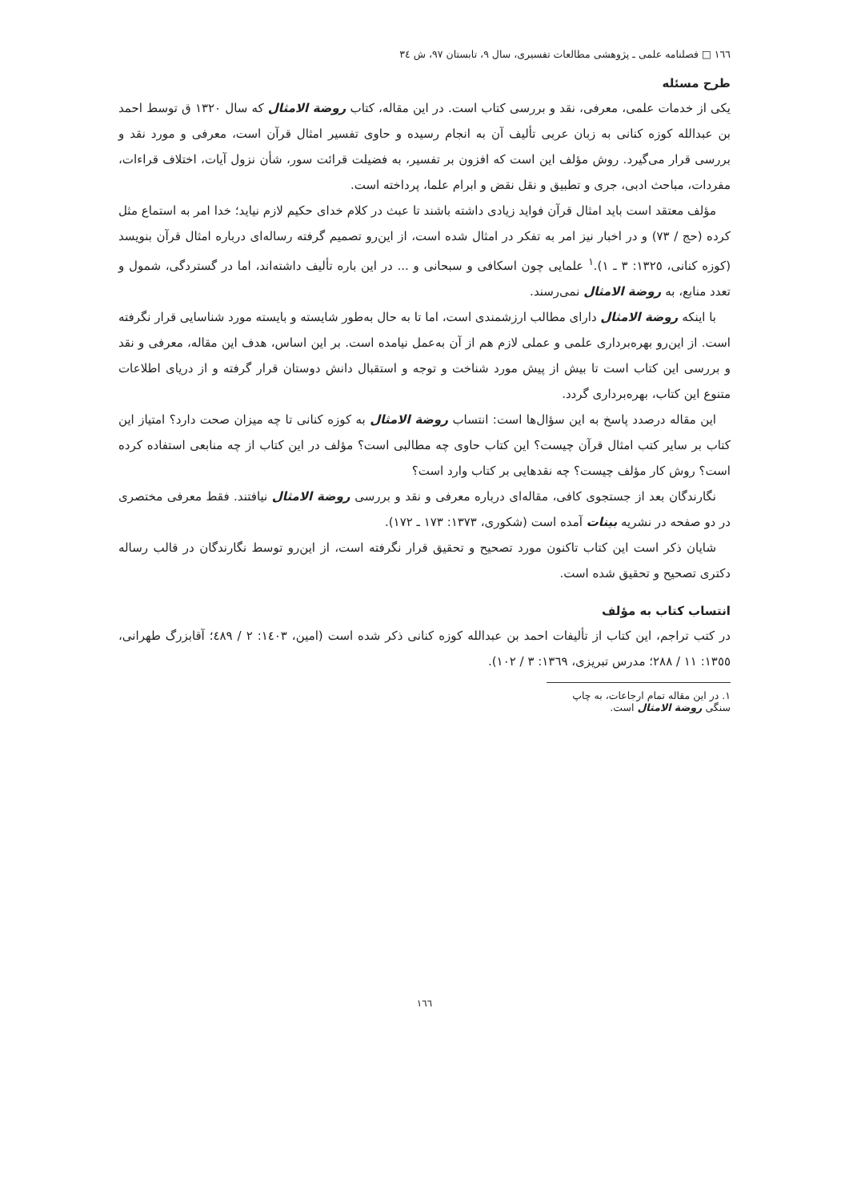١٦٦ □ فصلنامه علمی ـ پژوهشی مطالعات تفسیری، سال ٩، تابستان ٩٧، ش ٣٤
طرح مسئله
یکی از خدمات علمی، معرفی، نقد و بررسی کتاب است. در این مقاله، کتاب روضة الامثال که سال ١٣٢٠ ق توسط احمد بن عبدالله کوزه کنانی به زبان عربی تألیف آن به انجام رسیده و حاوی تفسیر امثال قرآن است، معرفی و مورد نقد و بررسی قرار می‌گیرد. روش مؤلف این است که افزون بر تفسیر، به فضیلت قرائت سور، شأن نزول آیات، اختلاف قراءات، مفردات، مباحث ادبی، جری و تطبیق و نقل نقض و ابرام علما، پرداخته است.
مؤلف معتقد است باید امثال قرآن فواید زیادی داشته باشند تا عبث در کلام خدای حکیم لازم نیاید؛ خدا امر به استماع مثل کرده (حج / ٧٣) و در اخبار نیز امر به تفکر در امثال شده است، از این‌رو تصمیم گرفته رساله‌ای درباره امثال قرآن بنویسد (کوزه کنانی، ١٣٢٥: ٣ ـ ١).<sup>١</sup> علمایی چون اسکافی و سبحانی و ... در این باره تألیف داشته‌اند، اما در گستردگی، شمول و تعدد منابع، به روضة الامثال نمی‌رسند.
با اینکه روضة الامثال دارای مطالب ارزشمندی است، اما تا به حال به‌طور شایسته و بایسته مورد شناسایی قرار نگرفته است. از این‌رو بهره‌برداری علمی و عملی لازم هم از آن به‌عمل نیامده است. بر این اساس، هدف این مقاله، معرفی و نقد و بررسی این کتاب است تا بیش از پیش مورد شناخت و توجه و استقبال دانش دوستان قرار گرفته و از دریای اطلاعات متنوع این کتاب، بهره‌برداری گردد.
این مقاله درصدد پاسخ به این سؤال‌ها است: انتساب روضة الامثال به کوزه کنانی تا چه میزان صحت دارد؟ امتیاز این کتاب بر سایر کتب امثال قرآن چیست؟ این کتاب حاوی چه مطالبی است؟ مؤلف در این کتاب از چه منابعی استفاده کرده است؟ روش کار مؤلف چیست؟ چه نقدهایی بر کتاب وارد است؟
نگارندگان بعد از جستجوی کافی، مقاله‌ای درباره معرفی و نقد و بررسی روضة الامثال نیافتند. فقط معرفی مختصری در دو صفحه در نشریه بینات آمده است (شکوری، ١٣٧٣: ١٧٣ ـ ١٧٢).
شایان ذکر است این کتاب تاکنون مورد تصحیح و تحقیق قرار نگرفته است، از این‌رو توسط نگارندگان در قالب رساله دکتری تصحیح و تحقیق شده است.
انتساب کتاب به مؤلف
در کتب تراجم، این کتاب از تألیفات احمد بن عبدالله کوزه کنانی ذکر شده است (امین، ١٤٠٣: ٢ / ٤٨٩؛ آقابزرگ طهرانی، ١٣٥٥: ١١ / ٢٨٨؛ مدرس تبریزی، ١٣٦٩: ٣ / ١٠٢).
١. در این مقاله تمام ارجاعات، به چاپ سنگی روضة الامثال است.
١٦٦